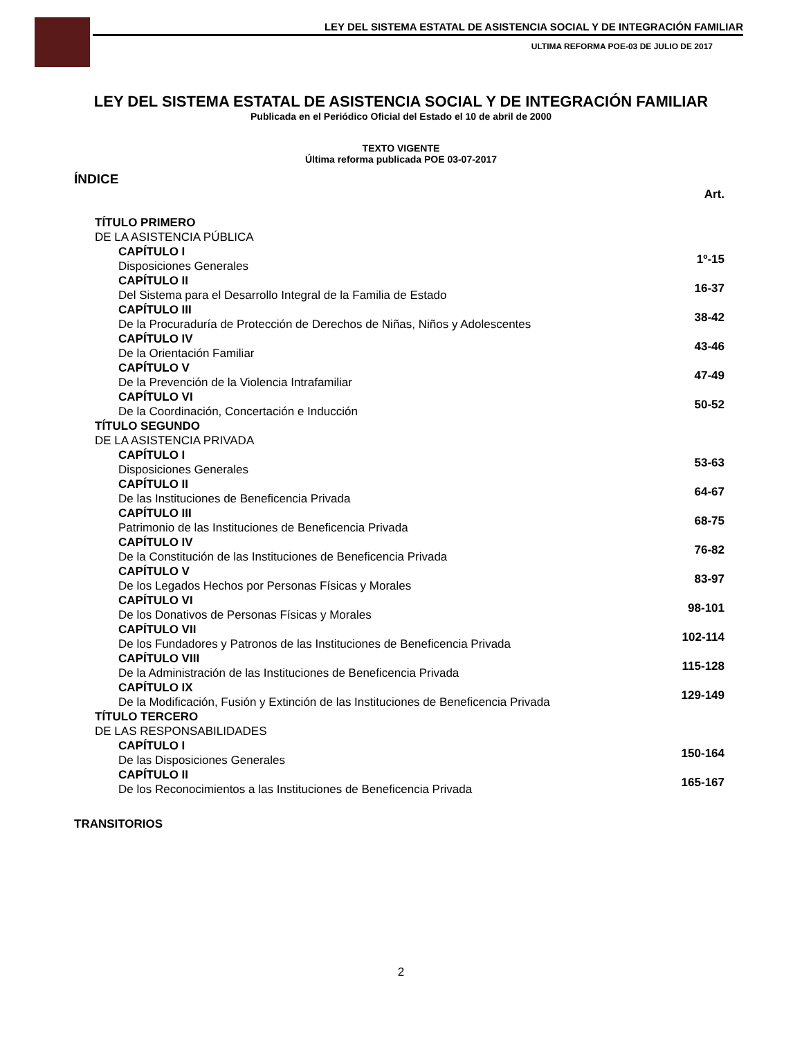LEY DEL SISTEMA ESTATAL DE ASISTENCIA SOCIAL Y DE INTEGRACIÓN FAMILIAR
ULTIMA REFORMA POE-03 DE JULIO DE 2017
LEY DEL SISTEMA ESTATAL DE ASISTENCIA SOCIAL Y DE INTEGRACIÓN FAMILIAR
Publicada en el Periódico Oficial del Estado el 10 de abril de 2000
TEXTO VIGENTE
Última reforma publicada POE 03-07-2017
ÍNDICE
| | Art. |
| TÍTULO PRIMERO DE LA ASISTENCIA PÚBLICA | |
| CAPÍTULO I Disposiciones Generales | 1º-15 |
| CAPÍTULO II Del Sistema para el Desarrollo Integral de la Familia de Estado | 16-37 |
| CAPÍTULO III De la Procuraduría de Protección de Derechos de Niñas, Niños y Adolescentes | 38-42 |
| CAPÍTULO IV De la Orientación Familiar | 43-46 |
| CAPÍTULO V De la Prevención de la Violencia Intrafamiliar | 47-49 |
| CAPÍTULO VI De la Coordinación, Concertación e Inducción | 50-52 |
| TÍTULO SEGUNDO DE LA ASISTENCIA PRIVADA | |
| CAPÍTULO I Disposiciones Generales | 53-63 |
| CAPÍTULO II De las Instituciones de Beneficencia Privada | 64-67 |
| CAPÍTULO III Patrimonio de las Instituciones de Beneficencia Privada | 68-75 |
| CAPÍTULO IV De la Constitución de las Instituciones de Beneficencia Privada | 76-82 |
| CAPÍTULO V De los Legados Hechos por Personas Físicas y Morales | 83-97 |
| CAPÍTULO VI De los Donativos de Personas Físicas y Morales | 98-101 |
| CAPÍTULO VII De los Fundadores y Patronos de las Instituciones de Beneficencia Privada | 102-114 |
| CAPÍTULO VIII De la Administración de las Instituciones de Beneficencia Privada | 115-128 |
| CAPÍTULO IX De la Modificación, Fusión y Extinción de las Instituciones de Beneficencia Privada | 129-149 |
| TÍTULO TERCERO DE LAS RESPONSABILIDADES | |
| CAPÍTULO I De las Disposiciones Generales | 150-164 |
| CAPÍTULO II De los Reconocimientos a las Instituciones de Beneficencia Privada | 165-167 |
TRANSITORIOS
2